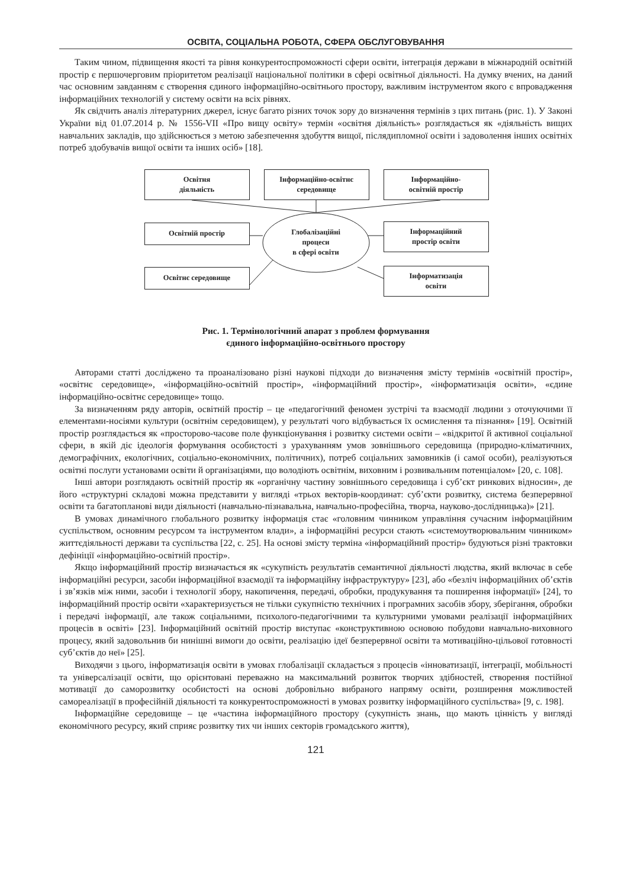ОСВІТА, СОЦІАЛЬНА РОБОТА, СФЕРА ОБСЛУГОВУВАННЯ
Таким чином, підвищення якості та рівня конкурентоспроможності сфери освіти, інтеграція держави в міжнародній освітній простір є першочерговим пріоритетом реалізації національної політики в сфері освітньої діяльності. На думку вчених, на даний час основним завданням є створення єдиного інформаційно-освітнього простору, важливим інструментом якого є впровадження інформаційних технологій у систему освіти на всіх рівнях.
Як свідчить аналіз літературних джерел, існує багато різних точок зору до визначення термінів з цих питань (рис. 1). У Законі України від 01.07.2014 р. № 1556-VII «Про вищу освіту» термін «освітня діяльність» розглядається як «діяльність вищих навчальних закладів, що здійснюється з метою забезпечення здобуття вищої, післядипломної освіти і задоволення інших освітніх потреб здобувачів вищої освіти та інших осіб» [18].
Освітня
діяльність
Інформаційно-освітнє
середовище
Інформаційно-
освітній простір
Освітній простір
Глобалізаційні
процеси
в сфері освіти
Інформаційний
простір освіти
Освітнє середовище
Інформатизація
освіти
Рис. 1. Термінологічний апарат з проблем формування
єдиного інформаційно-освітнього простору
Авторами статті досліджено та проаналізовано різні наукові підходи до визначення змісту термінів «освітній простір», «освітнє середовище», «інформаційно-освітній простір», «інформаційний простір», «інформатизація освіти», «єдине інформаційно-освітнє середовище» тощо.
За визначенням ряду авторів, освітній простір – це «педагогічний феномен зустрічі та взаємодії людини з оточуючими її елементами-носіями культури (освітнім середовищем), у результаті чого відбувається їх осмислення та пізнання» [19]. Освітній простір розглядається як «просторово-часове поле функціонування і розвитку системи освіти – «відкритої й активної соціальної сфери, в якій діє ідеологія формування особистості з урахуванням умов зовнішнього середовища (природно-кліматичних, демографічних, екологічних, соціально-економічних, політичних), потреб соціальних замовників (і самої особи), реалізуються освітні послуги установами освіти й організаціями, що володіють освітнім, виховним і розвивальним потенціалом» [20, с. 108].
Інші автори розглядають освітній простір як «органічну частину зовнішнього середовища і суб’єкт ринкових відносин», де його «структурні складові можна представити у вигляді «трьох векторів-координат: суб’єкти розвитку, система безперервної освіти та багатопланові види діяльності (навчально-пізнавальна, навчально-професійна, творча, науково-дослідницька)» [21].
В умовах динамічного глобального розвитку інформація стає «головним чинником управління сучасним інформаційним суспільством, основним ресурсом та інструментом влади», а інформаційні ресурси стають «системоутворювальним чинником» життєдіяльності держави та суспільства [22, с. 25]. На основі змісту терміна «інформаційний простір» будуються різні трактовки дефініції «інформаційно-освітній простір».
Якщо інформаційний простір визначається як «сукупність результатів семантичної діяльності людства, який включає в себе інформаційні ресурси, засоби інформаційної взаємодії та інформаційну інфраструктуру» [23], або «безліч інформаційних об’єктів і зв’язків між ними, засоби і технології збору, накопичення, передачі, обробки, продукування та поширення інформації» [24], то інформаційний простір освіти «характеризується не тільки сукупністю технічних і програмних засобів збору, зберігання, обробки і передачі інформації, але також соціальними, психолого-педагогічними та культурними умовами реалізації інформаційних процесів в освіті» [23]. Інформаційний освітній простір виступає «конструктивною основою побудови навчально-виховного процесу, який задовольнив би нинішні вимоги до освіти, реалізацію ідеї безперервної освіти та мотиваційно-цільової готовності суб’єктів до неї» [25].
Виходячи з цього, інформатизація освіти в умовах глобалізації складається з процесів «інноватизації, інтеграції, мобільності та універсалізації освіти, що орієнтовані переважно на максимальний розвиток творчих здібностей, створення постійної мотивації до саморозвитку особистості на основі добровільно вибраного напряму освіти, розширення можливостей самореалізації в професійній діяльності та конкурентоспроможності в умовах розвитку інформаційного суспільства» [9, с. 198].
Інформаційне середовище – це «частина інформаційного простору (сукупність знань, що мають цінність у вигляді економічного ресурсу, який сприяє розвитку тих чи інших секторів громадського життя),
121